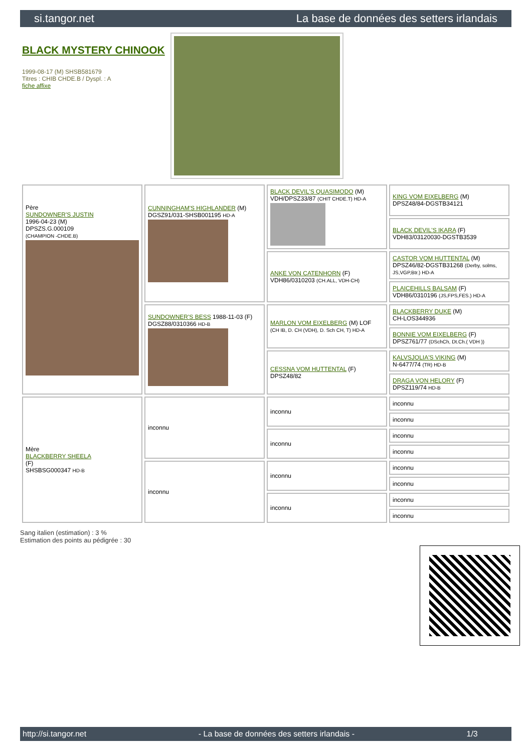si.tangor.net La base de données des setters irlandais
BLACK MYSTERY CHINOOK
1999-08-17 (M) SHSB581679
Titres : CHIB CHDE.B / Dyspl. : A
fiche affixe
| Père SUNDOWNER'S JUSTIN 1996-04-23 (M) DPSZS.G.000109 (CHAMPION -CHDE.B) | CUNNINGHAM'S HIGHLANDER (M) DGSZ91/031-SHSB001195 HD-A | BLACK DEVIL'S QUASIMODO (M) VDH/DPSZ33/87 (CHIT CHDE.T) HD-A | KING VOM EIXELBERG (M) DPSZ48/84-DGSTB34121 |
| | | | BLACK DEVIL'S IKARA (F) VDH83/03120030-DGSTB3539 |
| | | ANKE VON CATENHORN (F) VDH86/0310203 (CH.ALL, VDH-CH) | CASTOR VOM HUTTENTAL (M) DPSZ46/82-DGSTB31268 (Derby, solms, JS,VGP,Btr.) HD-A |
| | | | PLAICEHILLS BALSAM (F) VDH86/0310196 (JS,FPS,FES.) HD-A |
| | SUNDOWNER'S BESS 1988-11-03 (F) DGSZ88/0310366 HD-B | MARLON VOM EIXELBERG (M) LOF (CH IB, D. CH (VDH), D. Sch CH, T) HD-A | BLACKBERRY DUKE (M) CH-LOS344936 |
| | | | BONNIE VOM EIXELBERG (F) DPSZ761/77 (DSchCh, Dt.Ch.( VDH )) |
| | | CESSNA VOM HUTTENTAL (F) DPSZ48/82 | KALVSJOLIA'S VIKING (M) N-6477/74 (TR) HD-B |
| | | | DRAGA VON HELORY (F) DPSZ119/74 HD-B |
| Mère BLACKBERRY SHEELA (F) SHSBSG000347 HD-B | inconnu | inconnu | inconnu |
| | | | inconnu |
| | | inconnu | inconnu |
| | | | inconnu |
| | inconnu | inconnu | inconnu |
| | | | inconnu |
| | | inconnu | inconnu |
| | | | inconnu |
Sang italien (estimation) : 3 %
Estimation des points au pédigrée : 30
http://si.tangor.net - La base de données des setters irlandais - 1/3